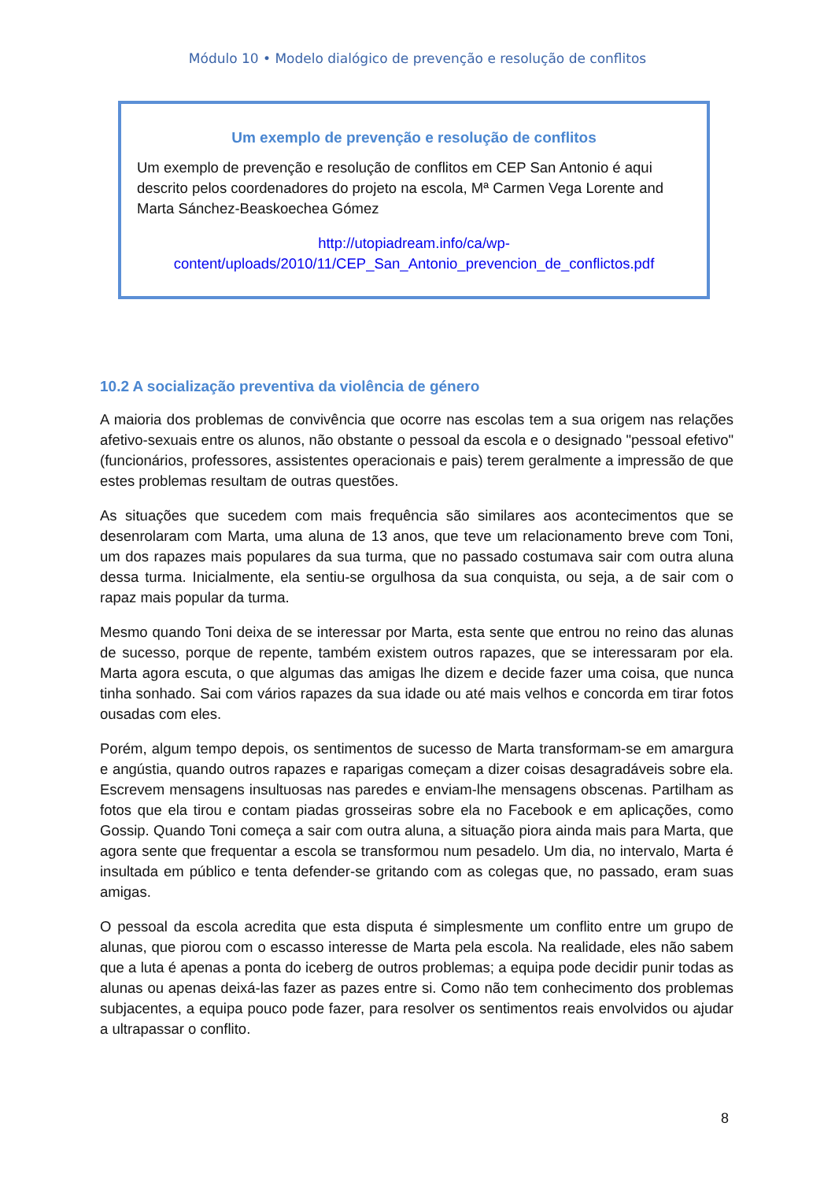Módulo 10 • Modelo dialógico de prevenção e resolução de conflitos
Um exemplo de prevenção e resolução de conflitos
Um exemplo de prevenção e resolução de conflitos em CEP San Antonio é aqui descrito pelos coordenadores do projeto na escola, Mª Carmen Vega Lorente and Marta Sánchez-Beaskoechea Gómez
http://utopiadream.info/ca/wp-content/uploads/2010/11/CEP_San_Antonio_prevencion_de_conflictos.pdf
10.2 A socialização preventiva da violência de género
A maioria dos problemas de convivência que ocorre nas escolas tem a sua origem nas relações afetivo-sexuais entre os alunos, não obstante o pessoal da escola e o designado "pessoal efetivo" (funcionários, professores, assistentes operacionais e pais) terem geralmente a impressão de que estes problemas resultam de outras questões.
As situações que sucedem com mais frequência são similares aos acontecimentos que se desenrolaram com Marta, uma aluna de 13 anos, que teve um relacionamento breve com Toni, um dos rapazes mais populares da sua turma, que no passado costumava sair com outra aluna dessa turma. Inicialmente, ela sentiu-se orgulhosa da sua conquista, ou seja, a de sair com o rapaz mais popular da turma.
Mesmo quando Toni deixa de se interessar por Marta, esta sente que entrou no reino das alunas de sucesso, porque de repente, também existem outros rapazes, que se interessaram por ela. Marta agora escuta, o que algumas das amigas lhe dizem e decide fazer uma coisa, que nunca tinha sonhado. Sai com vários rapazes da sua idade ou até mais velhos e concorda em tirar fotos ousadas com eles.
Porém, algum tempo depois, os sentimentos de sucesso de Marta transformam-se em amargura e angústia, quando outros rapazes e raparigas começam a dizer coisas desagradáveis sobre ela. Escrevem mensagens insultuosas nas paredes e enviam-lhe mensagens obscenas. Partilham as fotos que ela tirou e contam piadas grosseiras sobre ela no Facebook e em aplicações, como Gossip. Quando Toni começa a sair com outra aluna, a situação piora ainda mais para Marta, que agora sente que frequentar a escola se transformou num pesadelo. Um dia, no intervalo, Marta é insultada em público e tenta defender-se gritando com as colegas que, no passado, eram suas amigas.
O pessoal da escola acredita que esta disputa é simplesmente um conflito entre um grupo de alunas, que piorou com o escasso interesse de Marta pela escola. Na realidade, eles não sabem que a luta é apenas a ponta do iceberg de outros problemas; a equipa pode decidir punir todas as alunas ou apenas deixá-las fazer as pazes entre si. Como não tem conhecimento dos problemas subjacentes, a equipa pouco pode fazer, para resolver os sentimentos reais envolvidos ou ajudar a ultrapassar o conflito.
8